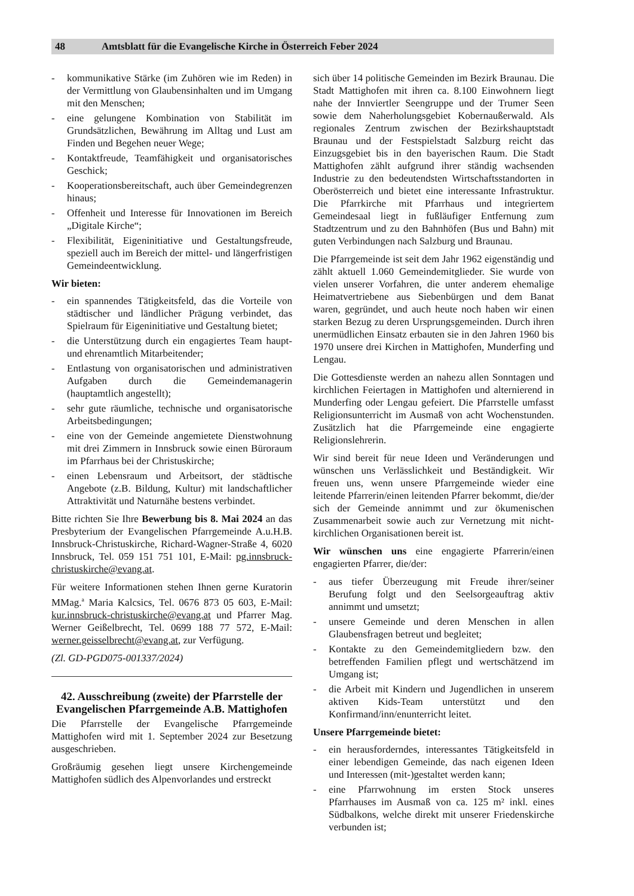48 Amtsblatt für die Evangelische Kirche in Österreich Feber 2024
- kommunikative Stärke (im Zuhören wie im Reden) in der Vermittlung von Glaubensinhalten und im Umgang mit den Menschen;
- eine gelungene Kombination von Stabilität im Grundsätzlichen, Bewährung im Alltag und Lust am Finden und Begehen neuer Wege;
- Kontaktfreude, Teamfähigkeit und organisatorisches Geschick;
- Kooperationsbereitschaft, auch über Gemeindegrenzen hinaus;
- Offenheit und Interesse für Innovationen im Bereich „Digitale Kirche“;
- Flexibilität, Eigeninitiative und Gestaltungsfreude, speziell auch im Bereich der mittel- und längerfristigen Gemeindeentwicklung.
Wir bieten:
- ein spannendes Tätigkeitsfeld, das die Vorteile von städtischer und ländlicher Prägung verbindet, das Spielraum für Eigeninitiative und Gestaltung bietet;
- die Unterstützung durch ein engagiertes Team haupt- und ehrenamtlich Mitarbeitender;
- Entlastung von organisatorischen und administrativen Aufgaben durch die Gemeindemanagerin (hauptamtlich angestellt);
- sehr gute räumliche, technische und organisatorische Arbeitsbedingungen;
- eine von der Gemeinde angemietete Dienstwohnung mit drei Zimmern in Innsbruck sowie einen Büroraum im Pfarrhaus bei der Christuskirche;
- einen Lebensraum und Arbeitsort, der städtische Angebote (z.B. Bildung, Kultur) mit landschaftlicher Attraktivität und Naturnähe bestens verbindet.
Bitte richten Sie Ihre Bewerbung bis 8. Mai 2024 an das Presbyterium der Evangelischen Pfarrgemeinde A.u.H.B. Innsbruck-Christuskirche, Richard-Wagner-Straße 4, 6020 Innsbruck, Tel. 059 151 751 101, E-Mail: pg.innsbruck-christuskirche@evang.at.
Für weitere Informationen stehen Ihnen gerne Kuratorin MMag.<sup>a</sup> Maria Kalcsics, Tel. 0676 873 05 603, E-Mail: kur.innsbruck-christuskirche@evang.at und Pfarrer Mag. Werner Geißelbrecht, Tel. 0699 188 77 572, E-Mail: werner.geisselbrecht@evang.at, zur Verfügung.
(Zl. GD-PGD075-001337/2024)
42. Ausschreibung (zweite) der Pfarrstelle der Evangelischen Pfarrgemeinde A.B. Mattighofen
Die Pfarrstelle der Evangelische Pfarrgemeinde Mattighofen wird mit 1. September 2024 zur Besetzung ausgeschrieben.
Großräumig gesehen liegt unsere Kirchengemeinde Mattighofen südlich des Alpenvorlandes und erstreckt
sich über 14 politische Gemeinden im Bezirk Braunau. Die Stadt Mattighofen mit ihren ca. 8.100 Einwohnern liegt nahe der Innviertler Seengruppe und der Trumer Seen sowie dem Naherholungsgebiet Kobernaußerwald. Als regionales Zentrum zwischen der Bezirkshauptstadt Braunau und der Festspielstadt Salzburg reicht das Einzugsgebiet bis in den bayerischen Raum. Die Stadt Mattighofen zählt aufgrund ihrer ständig wachsenden Industrie zu den bedeutendsten Wirtschaftsstandorten in Oberösterreich und bietet eine interessante Infrastruktur. Die Pfarrkirche mit Pfarrhaus und integriertem Gemeindesaal liegt in fußläufiger Entfernung zum Stadtzentrum und zu den Bahnhöfen (Bus und Bahn) mit guten Verbindungen nach Salzburg und Braunau.
Die Pfarrgemeinde ist seit dem Jahr 1962 eigenständig und zählt aktuell 1.060 Gemeindemitglieder. Sie wurde von vielen unserer Vorfahren, die unter anderem ehemalige Heimatvertriebene aus Siebenbürgen und dem Banat waren, gegründet, und auch heute noch haben wir einen starken Bezug zu deren Ursprungsgemeinden. Durch ihren unermüdlichen Einsatz erbauten sie in den Jahren 1960 bis 1970 unsere drei Kirchen in Mattighofen, Munderfing und Lengau.
Die Gottesdienste werden an nahezu allen Sonntagen und kirchlichen Feiertagen in Mattighofen und alternierend in Munderfing oder Lengau gefeiert. Die Pfarrstelle umfasst Religionsunterricht im Ausmaß von acht Wochenstunden. Zusätzlich hat die Pfarrgemeinde eine engagierte Religionslehrerin.
Wir sind bereit für neue Ideen und Veränderungen und wünschen uns Verlässlichkeit und Beständigkeit. Wir freuen uns, wenn unsere Pfarrgemeinde wieder eine leitende Pfarrerin/einen leitenden Pfarrer bekommt, die/der sich der Gemeinde annimmt und zur ökumenischen Zusammenarbeit sowie auch zur Vernetzung mit nicht-kirchlichen Organisationen bereit ist.
Wir wünschen uns eine engagierte Pfarrerin/einen engagierten Pfarrer, die/der:
- aus tiefer Überzeugung mit Freude ihrer/seiner Berufung folgt und den Seelsorgeauftrag aktiv annimmt und umsetzt;
- unsere Gemeinde und deren Menschen in allen Glaubensfragen betreut und begleitet;
- Kontakte zu den Gemeindemitgliedern bzw. den betreffenden Familien pflegt und wertschätzend im Umgang ist;
- die Arbeit mit Kindern und Jugendlichen in unserem aktiven Kids-Team unterstützt und den Konfirmand/inn/enunterricht leitet.
Unsere Pfarrgemeinde bietet:
- ein herausforderndes, interessantes Tätigkeitsfeld in einer lebendigen Gemeinde, das nach eigenen Ideen und Interessen (mit-)gestaltet werden kann;
- eine Pfarrwohnung im ersten Stock unseres Pfarrhauses im Ausmaß von ca. 125 m² inkl. eines Südbalkons, welche direkt mit unserer Friedenskirche verbunden ist;